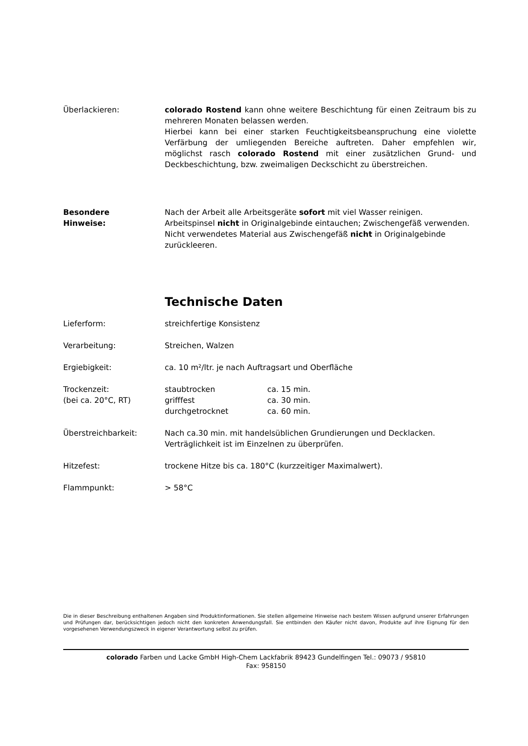Überlackieren: colorado Rostend kann ohne weitere Beschichtung für einen Zeitraum bis zu mehreren Monaten belassen werden.
Hierbei kann bei einer starken Feuchtigkeitsbeanspruchung eine violette Verfärbung der umliegenden Bereiche auftreten. Daher empfehlen wir, möglichst rasch colorado Rostend mit einer zusätzlichen Grund- und Deckbeschichtung, bzw. zweimaligen Deckschicht zu überstreichen.
Besondere
Hinweise:
Nach der Arbeit alle Arbeitsgeräte sofort mit viel Wasser reinigen.
Arbeitspinsel nicht in Originalgebinde eintauchen; Zwischengefäß verwenden.
Nicht verwendetes Material aus Zwischengefäß nicht in Originalgebinde zurückleeren.
Technische Daten
Lieferform: streichfertige Konsistenz
Verarbeitung: Streichen, Walzen
Ergiebigkeit: ca. 10 m²/ltr. je nach Auftragsart und Oberfläche
Trockenzeit:
(bei ca. 20°C, RT)
| staubtrocken | ca. 15 min. |
| grifffest | ca. 30 min. |
| durchgetrocknet | ca. 60 min. |
Überstreichbarkeit: Nach ca.30 min. mit handelsüblichen Grundierungen und Decklacken.
Verträglichkeit ist im Einzelnen zu überprüfen.
Hitzefest: trockene Hitze bis ca. 180°C (kurzzeitiger Maximalwert).
Flammpunkt: > 58°C
Die in dieser Beschreibung enthaltenen Angaben sind Produktinformationen. Sie stellen allgemeine Hinweise nach bestem Wissen aufgrund unserer Erfahrungen und Prüfungen dar, berücksichtigen jedoch nicht den konkreten Anwendungsfall. Sie entbinden den Käufer nicht davon, Produkte auf ihre Eignung für den vorgesehenen Verwendungszweck in eigener Verantwortung selbst zu prüfen.
colorado Farben und Lacke GmbH High-Chem Lackfabrik 89423 Gundelfingen Tel.: 09073 / 95810
Fax: 958150